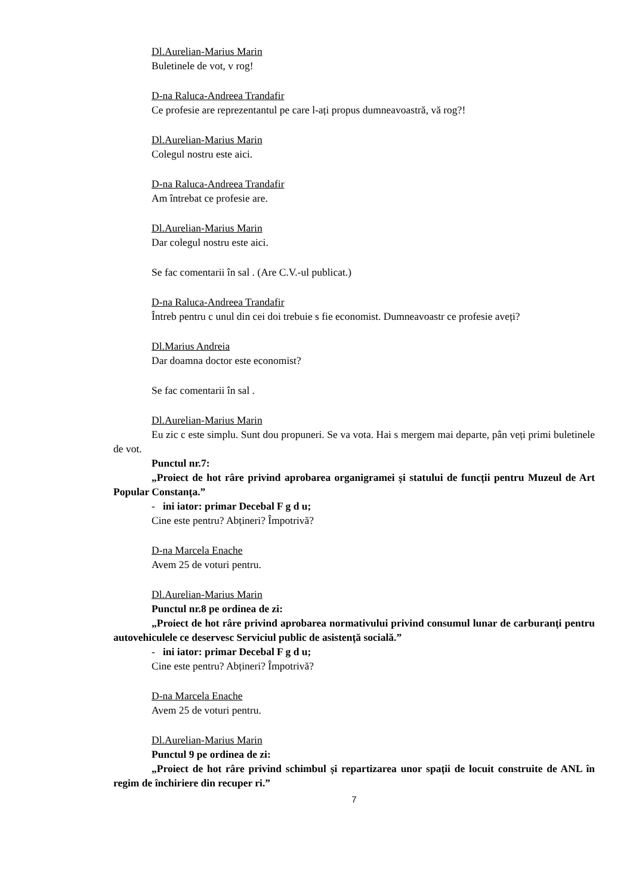Dl.Aurelian-Marius Marin
Buletinele de vot, v rog!
D-na Raluca-Andreea Trandafir
Ce profesie are reprezentantul pe care l-ați propus dumneavoastră, vă rog?!
Dl.Aurelian-Marius Marin
Colegul nostru este aici.
D-na Raluca-Andreea Trandafir
Am întrebat ce profesie are.
Dl.Aurelian-Marius Marin
Dar colegul nostru este aici.
Se fac comentarii în sal . (Are C.V.-ul publicat.)
D-na Raluca-Andreea Trandafir
Întreb pentru c unul din cei doi trebuie s fie economist. Dumneavoastr ce profesie aveți?
Dl.Marius Andreia
Dar doamna doctor este economist?
Se fac comentarii în sal .
Dl.Aurelian-Marius Marin
Eu zic c este simplu. Sunt dou propuneri. Se va vota. Hai s mergem mai departe, pân veți primi buletinele de vot.
Punctul nr.7:
„Proiect de hot râre privind aprobarea organigramei și statului de funcții pentru Muzeul de Art Popular Constanța.”
- ini iator: primar Decebal F g d u;
Cine este pentru? Abțineri? Împotrivă?
D-na Marcela Enache
Avem 25 de voturi pentru.
Dl.Aurelian-Marius Marin
Punctul nr.8 pe ordinea de zi:
„Proiect de hot râre privind aprobarea normativului privind consumul lunar de carburanți pentru autovehiculele ce deservesc Serviciul public de asistență socială.”
- ini iator: primar Decebal F g d u;
Cine este pentru? Abțineri? Împotrivă?
D-na Marcela Enache
Avem 25 de voturi pentru.
Dl.Aurelian-Marius Marin
Punctul 9 pe ordinea de zi:
„Proiect de hot râre privind schimbul și repartizarea unor spații de locuit construite de ANL în regim de închiriere din recuper ri.”
7